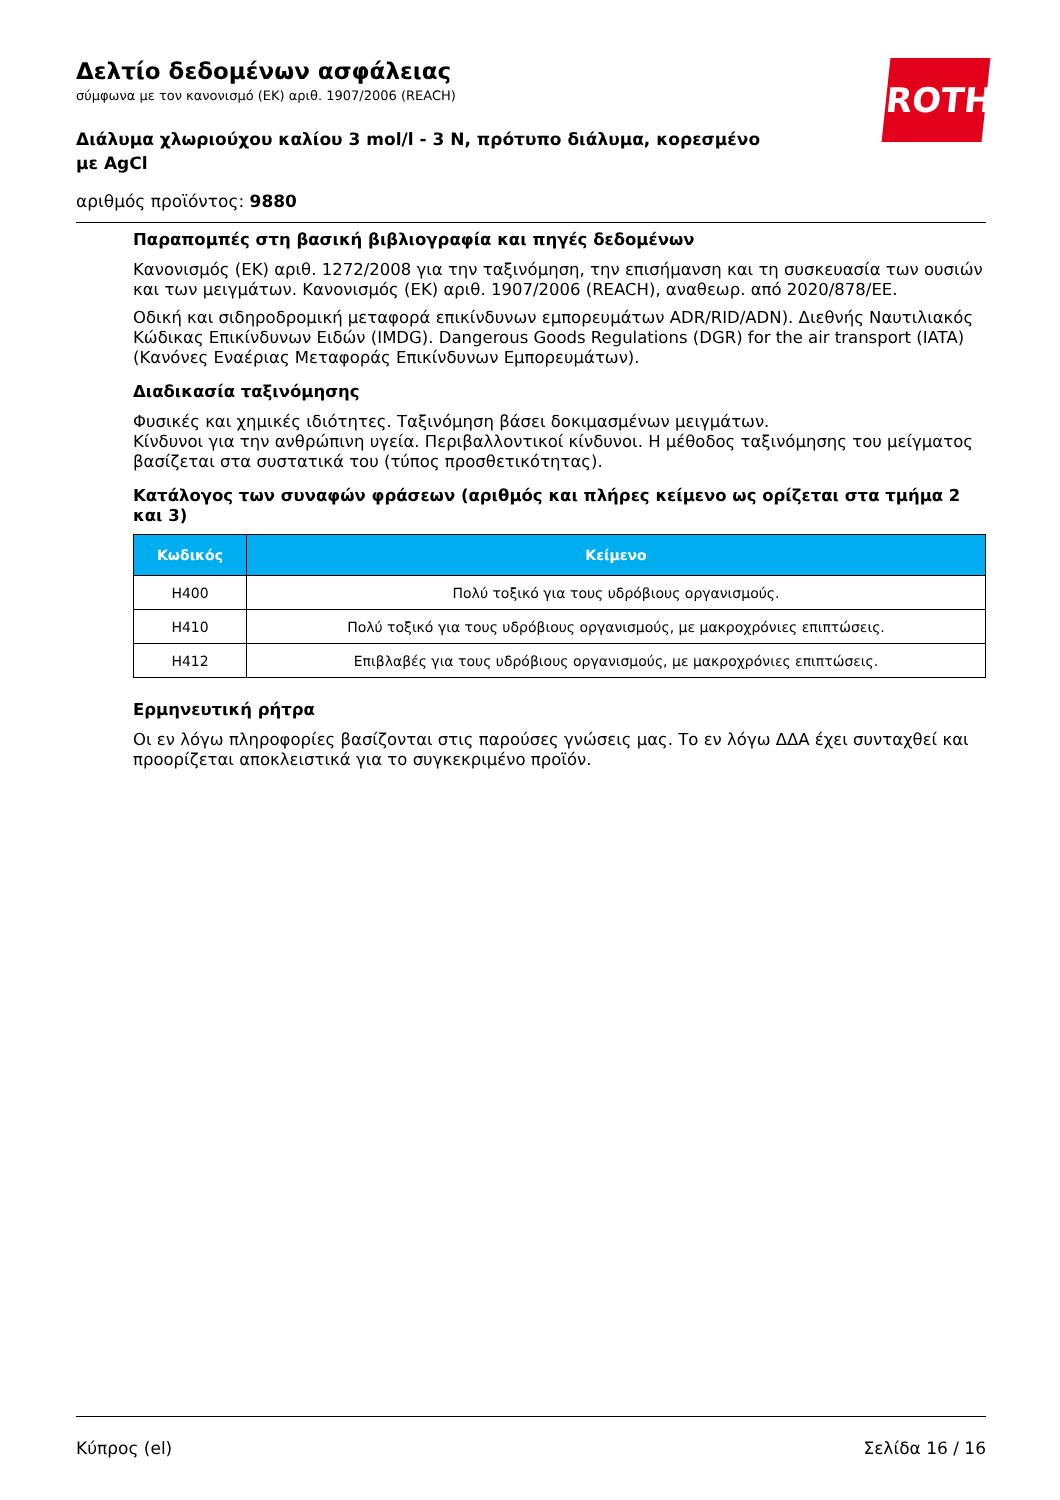Δελτίο δεδομένων ασφάλειας
σύμφωνα με τον κανονισμό (ΕΚ) αριθ. 1907/2006 (REACH)
Διάλυμα χλωριούχου καλίου 3 mol/l - 3 N, πρότυπο διάλυμα, κορεσμένο με AgCl
αριθμός προϊόντος: 9880
ROTH
Παραπομπές στη βασική βιβλιογραφία και πηγές δεδομένων
Κανονισμός (ΕΚ) αριθ. 1272/2008 για την ταξινόμηση, την επισήμανση και τη συσκευασία των ουσιών και των μειγμάτων. Κανονισμός (ΕΚ) αριθ. 1907/2006 (REACH), αναθεωρ. από 2020/878/ΕΕ.
Οδική και σιδηροδρομική μεταφορά επικίνδυνων εμπορευμάτων ADR/RID/ADN). Διεθνής Ναυτιλιακός Κώδικας Επικίνδυνων Ειδών (IMDG). Dangerous Goods Regulations (DGR) for the air transport (IATA) (Κανόνες Εναέριας Μεταφοράς Επικίνδυνων Εμπορευμάτων).
Διαδικασία ταξινόμησης
Φυσικές και χημικές ιδιότητες. Ταξινόμηση βάσει δοκιμασμένων μειγμάτων.
Κίνδυνοι για την ανθρώπινη υγεία. Περιβαλλοντικοί κίνδυνοι. Η μέθοδος ταξινόμησης του μείγματος βασίζεται στα συστατικά του (τύπος προσθετικότητας).
Κατάλογος των συναφών φράσεων (αριθμός και πλήρες κείμενο ως ορίζεται στα τμήμα 2 και 3)
| Κωδικός | Κείμενο |
| --- | --- |
| H400 | Πολύ τοξικό για τους υδρόβιους οργανισμούς. |
| H410 | Πολύ τοξικό για τους υδρόβιους οργανισμούς, με μακροχρόνιες επιπτώσεις. |
| H412 | Επιβλαβές για τους υδρόβιους οργανισμούς, με μακροχρόνιες επιπτώσεις. |
Ερμηνευτική ρήτρα
Οι εν λόγω πληροφορίες βασίζονται στις παρούσες γνώσεις μας. Το εν λόγω ΔΔΑ έχει συνταχθεί και προορίζεται αποκλειστικά για το συγκεκριμένο προϊόν.
Κύπρος (el) Σελίδα 16 / 16